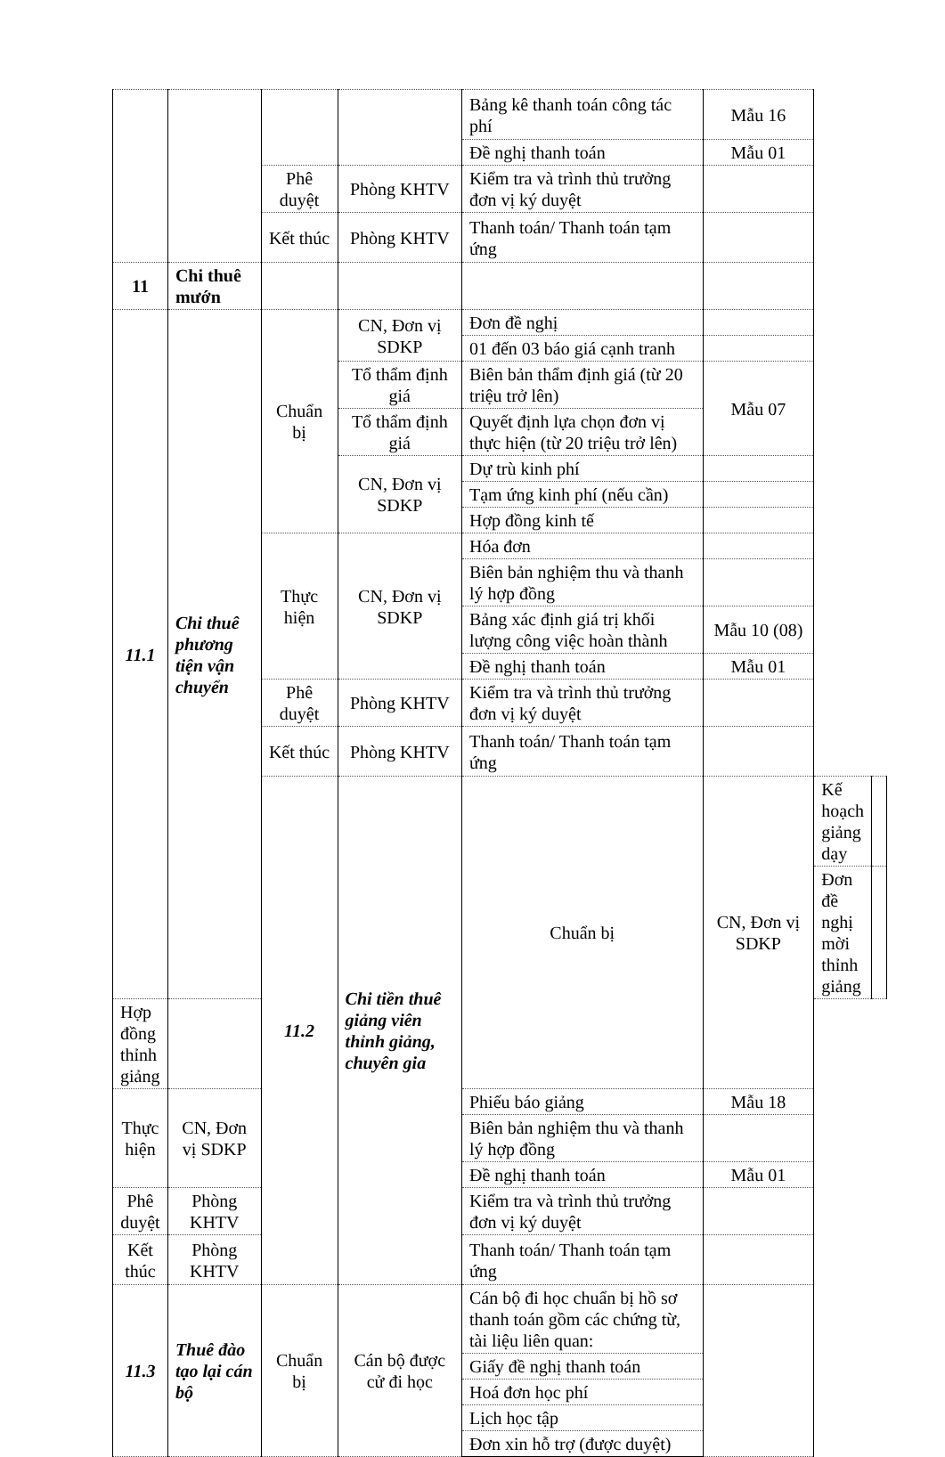| | | | | Bảng kê thanh toán công tác phí | Mẫu 16 | | |
| | | | | Đề nghị thanh toán | Mẫu 01 | | |
| | | Phê duyệt | Phòng KHTV | Kiểm tra và trình thủ trưởng đơn vị ký duyệt | | | |
| | | Kết thúc | Phòng KHTV | Thanh toán/ Thanh toán tạm ứng | | | |
| 11 | Chi thuê mướn | | | | | | |
| 11.1 | Chi thuê phương tiện vận chuyển | Chuẩn bị | CN, Đơn vị SDKP | Đơn đề nghị | | | |
| | | | | 01 đến 03 báo giá cạnh tranh | | | |
| | | | Tổ thẩm định giá | Biên bản thẩm định giá (từ 20 triệu trở lên) | Mẫu 07 | | |
| | | | Tổ thẩm định giá | Quyết định lựa chọn đơn vị thực hiện (từ 20 triệu trở lên) | | | |
| | | | CN, Đơn vị SDKP | Dự trù kinh phí | | | |
| | | | | Tạm ứng kinh phí (nếu cần) | | | |
| | | | | Hợp đồng kinh tế | | | |
| | | Thực hiện | CN, Đơn vị SDKP | Hóa đơn | | | |
| | | | | Biên bản nghiệm thu và thanh lý hợp đồng | | | |
| | | | | Bảng xác định giá trị khối lượng công việc hoàn thành | Mẫu 10 (08) | | |
| | | | | Đề nghị thanh toán | Mẫu 01 | | |
| | | Phê duyệt | Phòng KHTV | Kiểm tra và trình thủ trưởng đơn vị ký duyệt | | | |
| | | Kết thúc | Phòng KHTV | Thanh toán/ Thanh toán tạm ứng | | | |
| | | 11.2 | Chi tiền thuê giảng viên thỉnh giảng, chuyên gia | Chuẩn bị | CN, Đơn vị SDKP | Kế hoạch giảng dạy | |
| | | | | | | Đơn đề nghị mời thỉnh giảng | |
| Hợp đồng thỉnh giảng | | | | | | | |
| Thực hiện | CN, Đơn vị SDKP | | | Phiếu báo giảng | Mẫu 18 | | |
| | | | | Biên bản nghiệm thu và thanh lý hợp đồng | | | |
| | | | | Đề nghị thanh toán | Mẫu 01 | | |
| Phê duyệt | Phòng KHTV | | | Kiểm tra và trình thủ trưởng đơn vị ký duyệt | | | |
| Kết thúc | Phòng KHTV | | | Thanh toán/ Thanh toán tạm ứng | | | |
| 11.3 | Thuê đào tạo lại cán bộ | Chuẩn bị | Cán bộ được cử đi học | Cán bộ đi học chuẩn bị hồ sơ thanh toán gồm các chứng từ, tài liệu liên quan: | | | |
| | | | | Giấy đề nghị thanh toán | | | |
| | | | | Hoá đơn học phí | | | |
| | | | | Lịch học tập | | | |
| | | | | Đơn xin hỗ trợ (được duyệt) | | | |